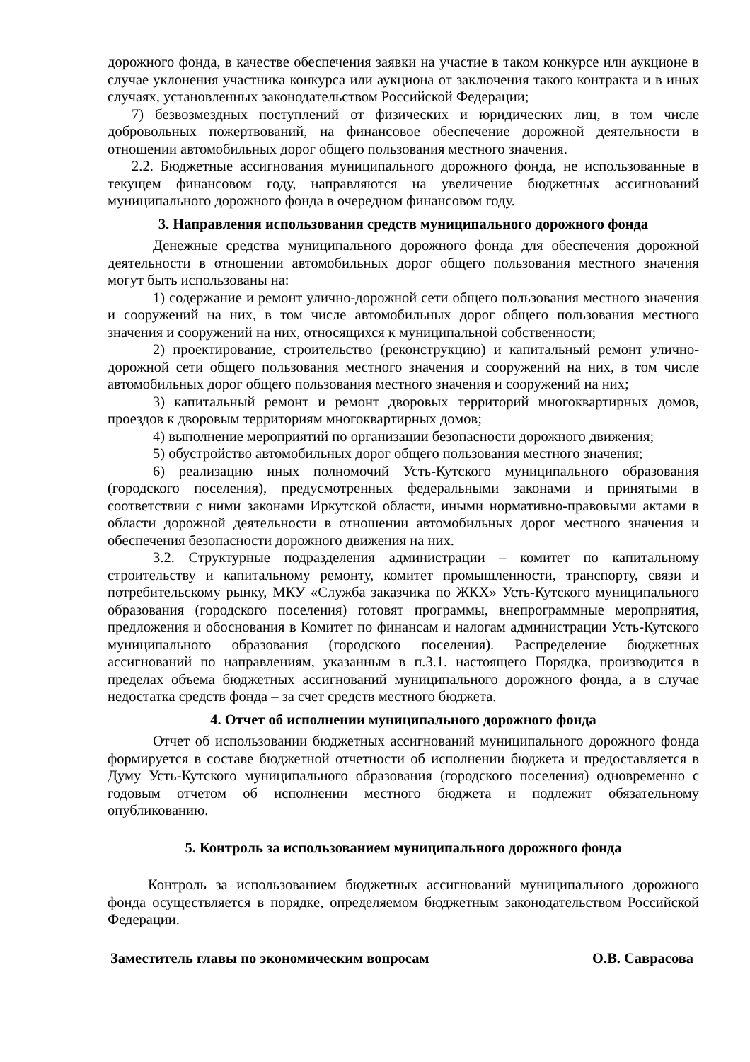дорожного фонда, в качестве обеспечения заявки на участие в таком конкурсе или аукционе в случае уклонения участника конкурса или аукциона от заключения такого контракта и в иных случаях, установленных законодательством Российской Федерации;
7) безвозмездных поступлений от физических и юридических лиц, в том числе добровольных пожертвований, на финансовое обеспечение дорожной деятельности в отношении автомобильных дорог общего пользования местного значения.
2.2. Бюджетные ассигнования муниципального дорожного фонда, не использованные в текущем финансовом году, направляются на увеличение бюджетных ассигнований муниципального дорожного фонда в очередном финансовом году.
3. Направления использования средств муниципального дорожного фонда
Денежные средства муниципального дорожного фонда для обеспечения дорожной деятельности в отношении автомобильных дорог общего пользования местного значения могут быть использованы на:
1) содержание и ремонт улично-дорожной сети общего пользования местного значения и сооружений на них, в том числе автомобильных дорог общего пользования местного значения и сооружений на них, относящихся к муниципальной собственности;
2) проектирование, строительство (реконструкцию) и капитальный ремонт улично-дорожной сети общего пользования местного значения и сооружений на них, в том числе автомобильных дорог общего пользования местного значения и сооружений на них;
3) капитальный ремонт и ремонт дворовых территорий многоквартирных домов, проездов к дворовым территориям многоквартирных домов;
4) выполнение мероприятий по организации безопасности дорожного движения;
5) обустройство автомобильных дорог общего пользования местного значения;
6) реализацию иных полномочий Усть-Кутского муниципального образования (городского поселения), предусмотренных федеральными законами и принятыми в соответствии с ними законами Иркутской области, иными нормативно-правовыми актами в области дорожной деятельности в отношении автомобильных дорог местного значения и обеспечения безопасности дорожного движения на них.
3.2. Структурные подразделения администрации – комитет по капитальному строительству и капитальному ремонту, комитет промышленности, транспорту, связи и потребительскому рынку, МКУ «Служба заказчика по ЖКХ» Усть-Кутского муниципального образования (городского поселения) готовят программы, внепрограммные мероприятия, предложения и обоснования в Комитет по финансам и налогам администрации Усть-Кутского муниципального образования (городского поселения). Распределение бюджетных ассигнований по направлениям, указанным в п.3.1. настоящего Порядка, производится в пределах объема бюджетных ассигнований муниципального дорожного фонда, а в случае недостатка средств фонда – за счет средств местного бюджета.
4. Отчет об исполнении муниципального дорожного фонда
Отчет об использовании бюджетных ассигнований муниципального дорожного фонда формируется в составе бюджетной отчетности об исполнении бюджета и предоставляется в Думу Усть-Кутского муниципального образования (городского поселения) одновременно с годовым отчетом об исполнении местного бюджета и подлежит обязательному опубликованию.
5. Контроль за использованием муниципального дорожного фонда
Контроль за использованием бюджетных ассигнований муниципального дорожного фонда осуществляется в порядке, определяемом бюджетным законодательством Российской Федерации.
Заместитель главы по экономическим вопросам О.В. Саврасова